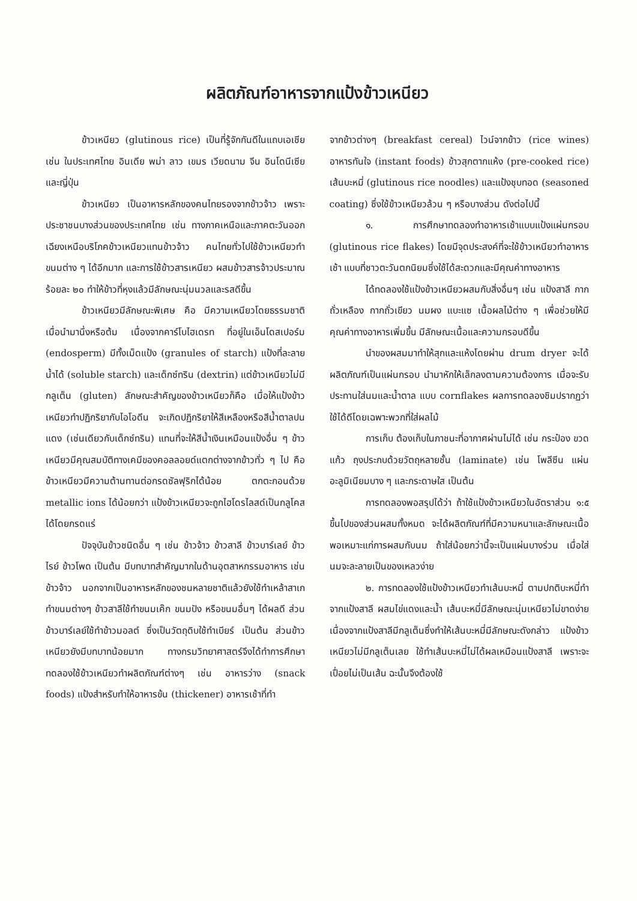ผลิตภัณฑ์อาหารจากแป้งข้าวเหนียว
ข้าวเหนียว (glutinous rice) เป็นที่รู้จักกันดีในแถบเอเชีย เช่น ในประเทศไทย อินเดีย พม่า ลาว เขมร เวียดนาม จีน อินโดนีเซีย และญี่ปุ่น
ข้าวเหนียว เป็นอาหารหลักของคนไทยรองจากข้าวจ้าว เพราะประชาชนบางส่วนของประเทศไทย เช่น ทางภาคเหนือและภาคตะวันออกเฉียงเหนือบริโภคข้าวเหนียวแทนข้าวจ้าว คนไทยทั่วไปใช้ข้าวเหนียวทำขนมต่าง ๆ ได้อีกมาก และการใช้ข้าวสารเหนียว ผสมข้าวสารจ้าวประมาณร้อยละ ๒๐ ทำให้ข้าวที่หุงแล้วมีลักษณะนุ่มนวลและรสดีขึ้น
ข้าวเหนียวมีลักษณะพิเศษ คือ มีความเหนียวโดยธรรมชาติ เมื่อนำมานึ่งหรือต้ม เนื่องจากคาร์โบไฮเดรท ที่อยู่ในเอ็นโดสเปอร์ม (endosperm) มีทั้งเม็ดแป้ง (granules of starch) แป้งที่ละลายน้ำได้ (soluble starch) และเด็กซ์ทริน (dextrin) แต่ข้าวเหนียวไม่มีกลูเต็น (gluten) ลักษณะสำคัญของข้าวเหนียวก็คือ เมื่อให้แป้งข้าวเหนียวทำปฏิกริยากับไอโอดีน จะเกิดปฏิกริยาให้สีเหลืองหรือสีน้ำตาลปนแดง (เช่นเดียวกับเด็กซ์ทริน) แทนที่จะให้สีน้ำเงินเหมือนแป้งอื่น ๆ ข้าวเหนียวมีคุณสมบัติทางเคมีของคอลลอยด์แตกต่างจากข้าวทั่ว ๆ ไป คือข้าวเหนียวมีความต้านทานต่อกรดซัลฟุริกได้น้อย ตกตะกอนด้วย metallic ions ได้น้อยกว่า แป้งข้าวเหนียวจะถูกไฮโดรไลสด์เป็นกลูโคสได้โดยกรดแร่
ปัจจุบันข้าวชนิดอื่น ๆ เช่น ข้าวจ้าว ข้าวสาลี ข้าวบาร์เลย์ ข้าวไรย์ ข้าวโพด เป็นต้น มีบทบาทสำคัญมากในด้านอุตสาหกรรมอาหาร เช่นข้าวจ้าว นอกจากเป็นอาหารหลักของชนหลายชาติแล้วยังใช้ทำเหล้าสาเก ทำขนมต่างๆ ข้าวสาลีใช้ทำขนมเค๊ก ขนมปัง หรือขนมอื่นๆ ได้ผลดี ส่วนข้าวบาร์เลย์ใช้ทำข้าวมอลต์ ซึ่งเป็นวัตถุดิบใช้ทำเบียร์ เป็นต้น ส่วนข้าวเหนียวยังมีบทบาทน้อยมาก ทางกรมวิทยาศาสตร์จึงได้ทำการศึกษาทดลองใช้ข้าวเหนียวทำผลิตภัณฑ์ต่างๆ เช่น อาหารว่าง (snack foods) แป้งสำหรับทำให้อาหารข้น (thickener) อาหารเช้าที่ทำ
จากข้าวต่างๆ (breakfast cereal) ไวน์จากข้าว (rice wines) อาหารทันใจ (instant foods) ข้าวสุกตากแห้ง (pre-cooked rice) เส้นบะหมี่ (glutinous rice noodles) และแป้งชุบทอด (seasoned coating) ซึ่งใช้ข้าวเหนียวล้วน ๆ หรือบางส่วน ดังต่อไปนี้
๑. การศึกษาทดลองทำอาหารเช้าแบบแป้งแผ่นกรอบ (glutinous rice flakes) โดยมีจุดประสงค์ที่จะใช้ข้าวเหนียวทำอาหารเช้า แบบที่ชาวตะวันตกนิยมซึ่งใช้ได้สะดวกและมีคุณค่าทางอาหาร
ได้ทดลองใช้แป้งข้าวเหนียวผสมกับสิ่งอื่นๆ เช่น แป้งสาลี กากถั่วเหลือง กากถั่วเขียว นมผง แบะแซ เนื้อผลไม้ต่าง ๆ เพื่อช่วยให้มีคุณค่าทางอาหารเพิ่มขึ้น มีลักษณะเนื้อและความกรอบดีขึ้น
นำของผสมมาทำให้สุกและแห้งโดยผ่าน drum dryer จะได้ผลิตภัณฑ์เป็นแผ่นกรอบ นำมาหักให้เล็กลงตามความต้องการ เมื่อจะรับประทานใส่นมและน้ำตาล แบบ cornflakes ผลการทดลองชิมปรากฏว่าใช้ได้ดีโดยเฉพาะพวกที่ใส่ผลไม้
การเก็บ ต้องเก็บในภาชนะที่อากาศผ่านไม่ได้ เช่น กระป๋อง ขวดแก้ว ถุงประกบด้วยวัตถุหลายชั้น (laminate) เช่น โพลีซีน แผ่นอะลูมิเนียมบาง ๆ และกระดาษใส เป็นต้น
การทดลองพอสรุปได้ว่า ถ้าใช้แป้งข้าวเหนียวในอัตราส่วน ๑:๕ ขึ้นไปของส่วนผสมทั้งหมด จะได้ผลิตภัณฑ์ที่มีความหนาและลักษณะเนื้อพอเหมาะแก่การผสมกับนม ถ้าใส่น้อยกว่านี้จะเป็นแผ่นบางร่วน เมื่อใส่นมจะละลายเป็นของเหลวง่าย
๒. การทดลองใช้แป้งข้าวเหนียวทำเส้นบะหมี่ ตามปกติบะหมี่ทำจากแป้งสาลี ผสมไข่แดงและน้ำ เส้นบะหมี่มีลักษณะนุ่มเหนียวไม่ขาดง่าย เนื่องจากแป้งสาลีมีกลูเต็นซึ่งทำให้เส้นบะหมี่มีลักษณะดังกล่าว แป้งข้าวเหนียวไม่มีกลูเต็นเลย ใช้ทำเส้นบะหมี่ไม่ได้ผลเหมือนแป้งสาลี เพราะจะเปื่อยไม่เป็นเส้น ฉะนั้นจึงต้องใช้